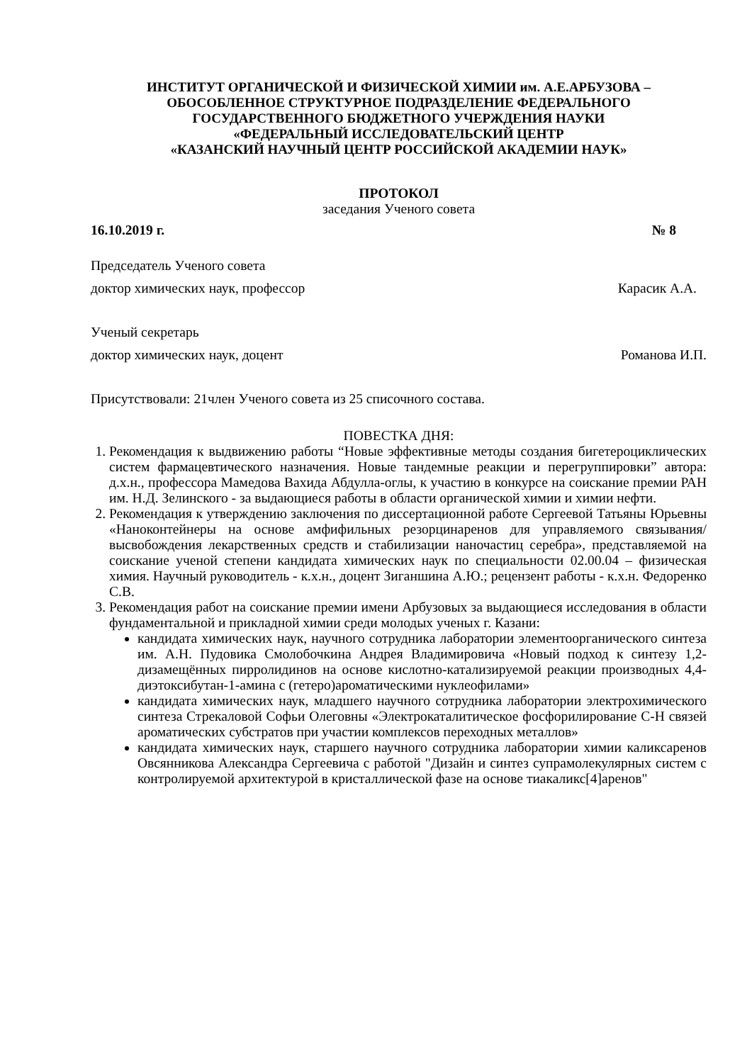ИНСТИТУТ ОРГАНИЧЕСКОЙ И ФИЗИЧЕСКОЙ ХИМИИ им. А.Е.АРБУЗОВА –
ОБОСОБЛЕННОЕ СТРУКТУРНОЕ ПОДРАЗДЕЛЕНИЕ ФЕДЕРАЛЬНОГО
ГОСУДАРСТВЕННОГО БЮДЖЕТНОГО УЧЕРЖДЕНИЯ НАУКИ
«ФЕДЕРАЛЬНЫЙ ИССЛЕДОВАТЕЛЬСКИЙ ЦЕНТР
«КАЗАНСКИЙ НАУЧНЫЙ ЦЕНТР РОССИЙСКОЙ АКАДЕМИИ НАУК»
ПРОТОКОЛ
заседания Ученого совета
16.10.2019 г. № 8
Председатель Ученого совета
доктор химических наук, профессор Карасик А.А.
Ученый секретарь
доктор химических наук, доцент Романова И.П.
Присутствовали: 21член Ученого совета из 25 списочного состава.
ПОВЕСТКА ДНЯ:
1. Рекомендация к выдвижению работы “Новые эффективные методы создания бигетероциклических систем фармацевтического назначения. Новые тандемные реакции и перегруппировки” автора: д.х.н., профессора Мамедова Вахида Абдулла-оглы, к участию в конкурсе на соискание премии РАН им. Н.Д. Зелинского - за выдающиеся работы в области органической химии и химии нефти.
2. Рекомендация к утверждению заключения по диссертационной работе Сергеевой Татьяны Юрьевны «Наноконтейнеры на основе амфифильных резорцинаренов для управляемого связывания/высвобождения лекарственных средств и стабилизации наночастиц серебра», представляемой на соискание ученой степени кандидата химических наук по специальности 02.00.04 – физическая химия. Научный руководитель - к.х.н., доцент Зиганшина А.Ю.; рецензент работы - к.х.н. Федоренко С.В.
3. Рекомендация работ на соискание премии имени Арбузовых за выдающиеся исследования в области фундаментальной и прикладной химии среди молодых ученых г. Казани:
кандидата химических наук, научного сотрудника лаборатории элементоорганического синтеза им. А.Н. Пудовика Смолобочкина Андрея Владимировича «Новый подход к синтезу 1,2-дизамещённых пирролидинов на основе кислотно-катализируемой реакции производных 4,4-диэтоксибутан-1-амина с (гетеро)ароматическими нуклеофилами»
кандидата химических наук, младшего научного сотрудника лаборатории электрохимического синтеза Стрекаловой Софьи Олеговны «Электрокаталитическое фосфорилирование C-H связей ароматических субстратов при участии комплексов переходных металлов»
кандидата химических наук, старшего научного сотрудника лаборатории химии каликсаренов Овсянникова Александра Сергеевича с работой "Дизайн и синтез супрамолекулярных систем с контролируемой архитектурой в кристаллической фазе на основе тиакаликс[4]аренов"